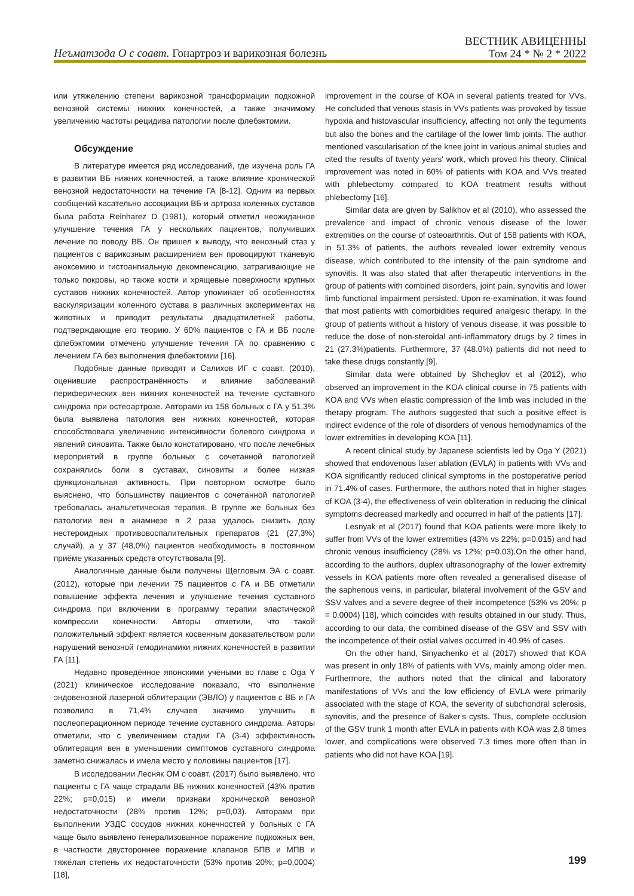Неъматзода О с соавт. Гонартроз и варикозная болезнь
ВЕСТНИК АВИЦЕННЫ
Том 24 * № 2 * 2022
или утяжелению степени варикозной трансформации подкожной венозной системы нижних конечностей, а также значимому увеличению частоты рецидива патологии после флебэктомии.
Обсуждение
В литературе имеется ряд исследований, где изучена роль ГА в развитии ВБ нижних конечностей, а также влияние хронической венозной недостаточности на течение ГА [8-12]. Одним из первых сообщений касательно ассоциации ВБ и артроза коленных суставов была работа Reinharez D (1981), который отметил неожиданное улучшение течения ГА у нескольких пациентов, получивших лечение по поводу ВБ. Он пришел к выводу, что венозный стаз у пациентов с варикозным расширением вен провоцируют тканевую аноксемию и гистоангиальную декомпенсацию, затрагивающие не только покровы, но также кости и хрящевые поверхности крупных суставов нижних конечностей. Автор упоминает об особенностях васкуляризации коленного сустава в различных экспериментах на животных и приводит результаты двадцатилетней работы, подтверждающие его теорию. У 60% пациентов с ГА и ВБ после флебэктомии отмечено улучшение течения ГА по сравнению с лечением ГА без выполнения флебэктомии [16].
Подобные данные приводят и Салихов ИГ с соавт. (2010), оценившие распространённость и влияние заболеваний периферических вен нижних конечностей на течение суставного синдрома при остеоартрозе. Авторами из 158 больных с ГА у 51,3% была выявлена патология вен нижних конечностей, которая способствовала увеличению интенсивности болевого синдрома и явлений синовита. Также было констатировано, что после лечебных мероприятий в группе больных с сочетанной патологией сохранялись боли в суставах, синовиты и более низкая функциональная активность. При повторном осмотре было выяснено, что большинству пациентов с сочетанной патологией требовалась анальгетическая терапия. В группе же больных без патологии вен в анамнезе в 2 раза удалось снизить дозу нестероидных противовоспалительных препаратов (21 (27,3%) случай), а у 37 (48,0%) пациентов необходимость в постоянном приёме указанных средств отсутствовала [9].
Аналогичные данные были получены Щегловым ЭА с соавт. (2012), которые при лечении 75 пациентов с ГА и ВБ отметили повышение эффекта лечения и улучшение течения суставного синдрома при включении в программу терапии эластической компрессии конечности. Авторы отметили, что такой положительный эффект является косвенным доказательством роли нарушений венозной гемодинамики нижних конечностей в развитии ГА [11].
Недавно проведённое японскими учёными во главе с Oga Y (2021) клиническое исследование показало, что выполнение эндовенозной лазерной облитерации (ЭВЛО) у пациентов с ВБ и ГА позволило в 71,4% случаев значимо улучшить в послеоперационном периоде течение суставного синдрома. Авторы отметили, что с увеличением стадии ГА (3-4) эффективность облитерация вен в уменьшении симптомов суставного синдрома заметно снижалась и имела место у половины пациентов [17].
В исследовании Лесняк ОМ с соавт. (2017) было выявлено, что пациенты с ГА чаще страдали ВБ нижних конечностей (43% против 22%; p=0,015) и имели признаки хронической венозной недостаточности (28% против 12%; p=0,03). Авторами при выполнении УЗДС сосудов нижних конечностей у больных с ГА чаще было выявлено генерализованное поражение подкожных вен, в частности двустороннее поражение клапанов БПВ и МПВ и тяжёлая степень их недостаточности (53% против 20%; p=0,0004) [18],
improvement in the course of KOA in several patients treated for VVs. He concluded that venous stasis in VVs patients was provoked by tissue hypoxia and histovascular insufficiency, affecting not only the teguments but also the bones and the cartilage of the lower limb joints. The author mentioned vascularisation of the knee joint in various animal studies and cited the results of twenty years' work, which proved his theory. Clinical improvement was noted in 60% of patients with KOA and VVs treated with phlebectomy compared to KOA treatment results without phlebectomy [16].
Similar data are given by Salikhov et al (2010), who assessed the prevalence and impact of chronic venous disease of the lower extremities on the course of osteoarthritis. Out of 158 patients with KOA, in 51.3% of patients, the authors revealed lower extremity venous disease, which contributed to the intensity of the pain syndrome and synovitis. It was also stated that after therapeutic interventions in the group of patients with combined disorders, joint pain, synovitis and lower limb functional impairment persisted. Upon re-examination, it was found that most patients with comorbidities required analgesic therapy. In the group of patients without a history of venous disease, it was possible to reduce the dose of non-steroidal anti-inflammatory drugs by 2 times in 21 (27.3%)patients. Furthermore, 37 (48.0%) patients did not need to take these drugs constantly [9].
Similar data were obtained by Shcheglov et al (2012), who observed an improvement in the KOA clinical course in 75 patients with KOA and VVs when elastic compression of the limb was included in the therapy program. The authors suggested that such a positive effect is indirect evidence of the role of disorders of venous hemodynamics of the lower extremities in developing KOA [11].
A recent clinical study by Japanese scientists led by Oga Y (2021) showed that endovenous laser ablation (EVLA) in patients with VVs and KOA significantly reduced clinical symptoms in the postoperative period in 71.4% of cases. Furthermore, the authors noted that in higher stages of KOA (3-4), the effectiveness of vein obliteration in reducing the clinical symptoms decreased markedly and occurred in half of the patients [17].
Lesnyak et al (2017) found that KOA patients were more likely to suffer from VVs of the lower extremities (43% vs 22%; p=0.015) and had chronic venous insufficiency (28% vs 12%; p=0.03).On the other hand, according to the authors, duplex ultrasonography of the lower extremity vessels in KOA patients more often revealed a generalised disease of the saphenous veins, in particular, bilateral involvement of the GSV and SSV valves and a severe degree of their incompetence (53% vs 20%; p = 0.0004) [18], which coincides with results obtained in our study. Thus, according to our data, the combined disease of the GSV and SSV with the incompetence of their ostial valves occurred in 40.9% of cases.
On the other hand, Sinyachenko et al (2017) showed that KOA was present in only 18% of patients with VVs, mainly among older men. Furthermore, the authors noted that the clinical and laboratory manifestations of VVs and the low efficiency of EVLA were primarily associated with the stage of KOA, the severity of subchondral sclerosis, synovitis, and the presence of Baker's cysts. Thus, complete occlusion of the GSV trunk 1 month after EVLA in patients with KOA was 2.8 times lower, and complications were observed 7.3 times more often than in patients who did not have KOA [19].
199